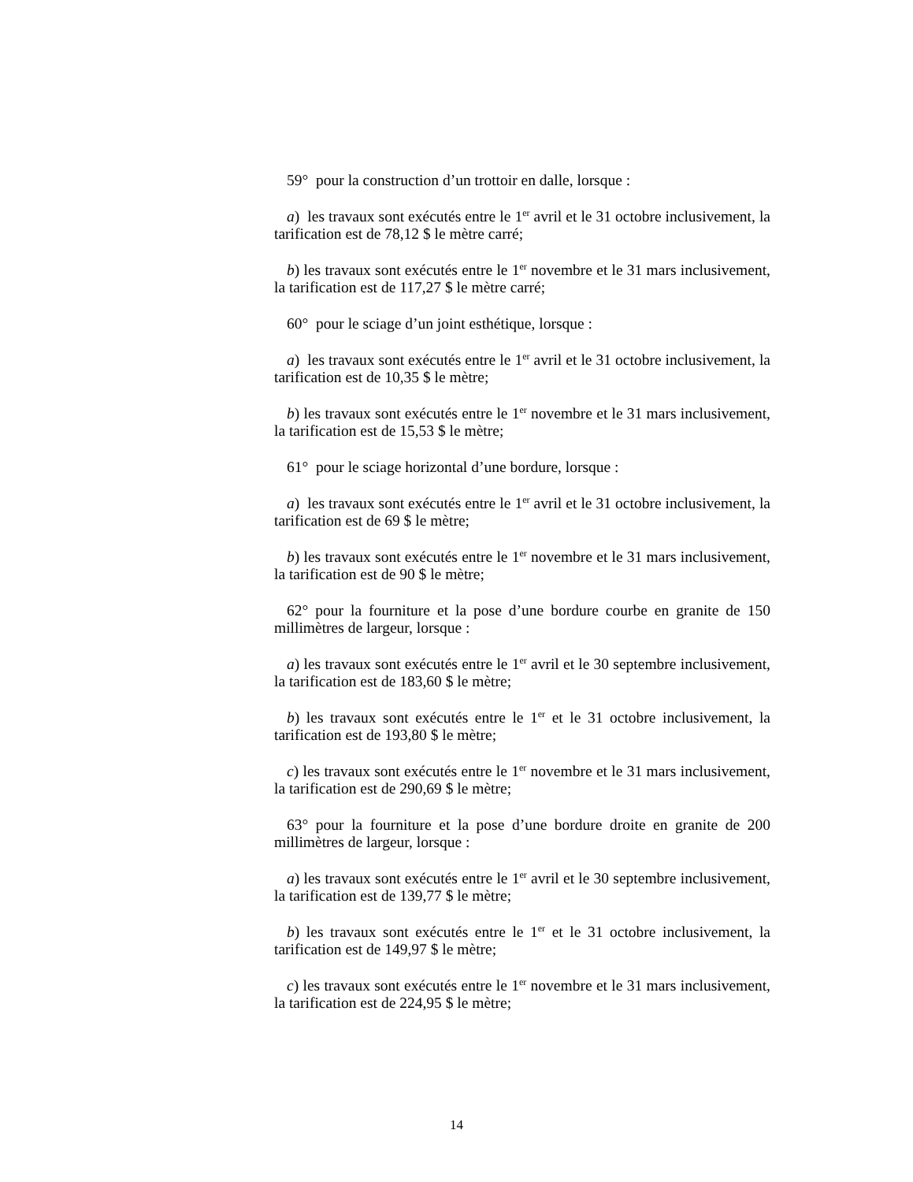59° pour la construction d’un trottoir en dalle, lorsque :
a) les travaux sont exécutés entre le 1<sup>er</sup> avril et le 31 octobre inclusivement, la tarification est de 78,12 $ le mètre carré;
b) les travaux sont exécutés entre le 1<sup>er</sup> novembre et le 31 mars inclusivement, la tarification est de 117,27 $ le mètre carré;
60° pour le sciage d’un joint esthétique, lorsque :
a) les travaux sont exécutés entre le 1<sup>er</sup> avril et le 31 octobre inclusivement, la tarification est de 10,35 $ le mètre;
b) les travaux sont exécutés entre le 1<sup>er</sup> novembre et le 31 mars inclusivement, la tarification est de 15,53 $ le mètre;
61° pour le sciage horizontal d’une bordure, lorsque :
a) les travaux sont exécutés entre le 1<sup>er</sup> avril et le 31 octobre inclusivement, la tarification est de 69 $ le mètre;
b) les travaux sont exécutés entre le 1<sup>er</sup> novembre et le 31 mars inclusivement, la tarification est de 90 $ le mètre;
62° pour la fourniture et la pose d’une bordure courbe en granite de 150 millimètres de largeur, lorsque :
a) les travaux sont exécutés entre le 1<sup>er</sup> avril et le 30 septembre inclusivement, la tarification est de 183,60 $ le mètre;
b) les travaux sont exécutés entre le 1<sup>er</sup> et le 31 octobre inclusivement, la tarification est de 193,80 $ le mètre;
c) les travaux sont exécutés entre le 1<sup>er</sup> novembre et le 31 mars inclusivement, la tarification est de 290,69 $ le mètre;
63° pour la fourniture et la pose d’une bordure droite en granite de 200 millimètres de largeur, lorsque :
a) les travaux sont exécutés entre le 1<sup>er</sup> avril et le 30 septembre inclusivement, la tarification est de 139,77 $ le mètre;
b) les travaux sont exécutés entre le 1<sup>er</sup> et le 31 octobre inclusivement, la tarification est de 149,97 $ le mètre;
c) les travaux sont exécutés entre le 1<sup>er</sup> novembre et le 31 mars inclusivement, la tarification est de 224,95 $ le mètre;
14